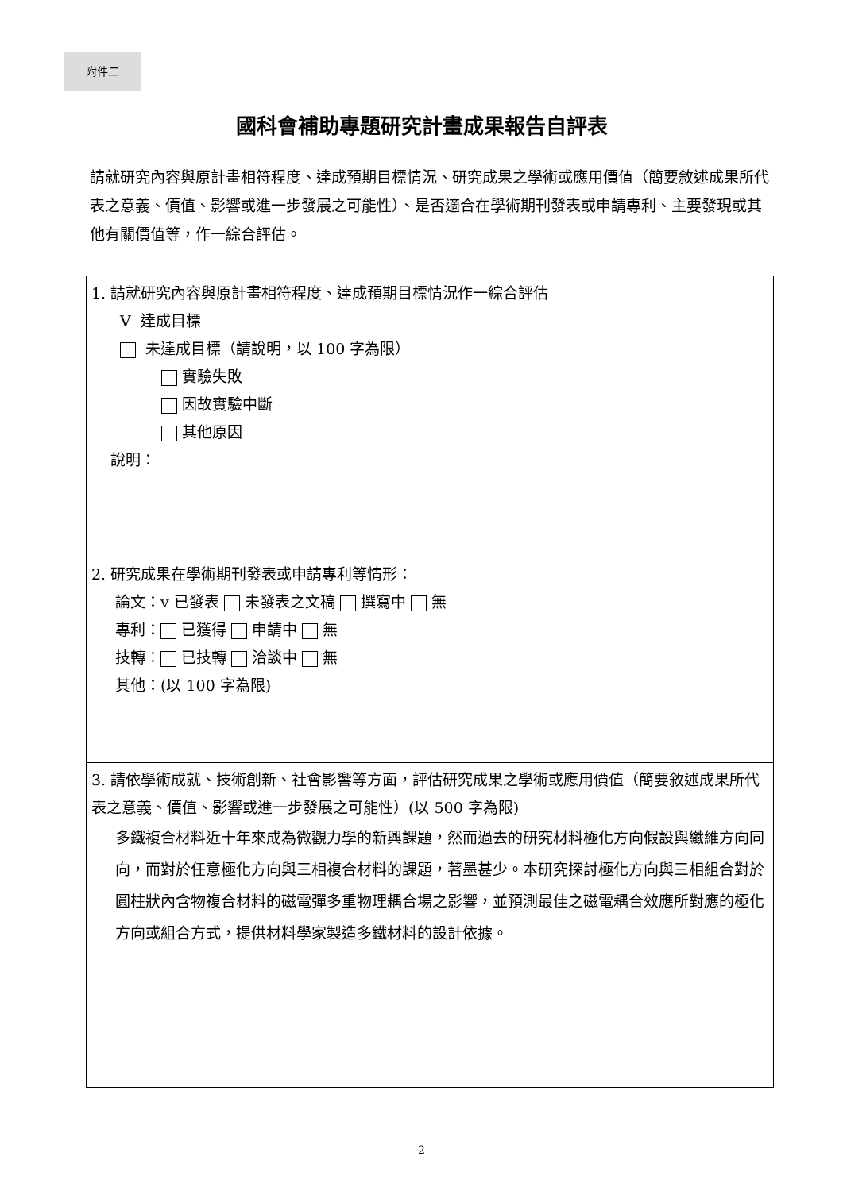附件二
國科會補助專題研究計畫成果報告自評表
請就研究內容與原計畫相符程度、達成預期目標情況、研究成果之學術或應用價值（簡要敘述成果所代表之意義、價值、影響或進一步發展之可能性）、是否適合在學術期刊發表或申請專利、主要發現或其他有關價值等，作一綜合評估。
| 1. 請就研究內容與原計畫相符程度、達成預期目標情況作一綜合評估 V 達成目標 未達成目標（請說明，以 100 字為限） 實驗失敗 因故實驗中斷 其他原因 說明： |
| 2. 研究成果在學術期刊發表或申請專利等情形： 論文：v 已發表 未發表之文稿 撰寫中 無 專利： 已獲得 申請中 無 技轉： 已技轉 洽談中 無 其他：(以 100 字為限) |
| 3. 請依學術成就、技術創新、社會影響等方面，評估研究成果之學術或應用價值（簡要敘述成果所代表之意義、價值、影響或進一步發展之可能性）(以 500 字為限) 多鐵複合材料近十年來成為微觀力學的新興課題，然而過去的研究材料極化方向假設與纖維方向同向，而對於任意極化方向與三相複合材料的課題，著墨甚少。本研究探討極化方向與三相組合對於圓柱狀內含物複合材料的磁電彈多重物理耦合場之影響，並預測最佳之磁電耦合效應所對應的極化方向或組合方式，提供材料學家製造多鐵材料的設計依據。 |
2